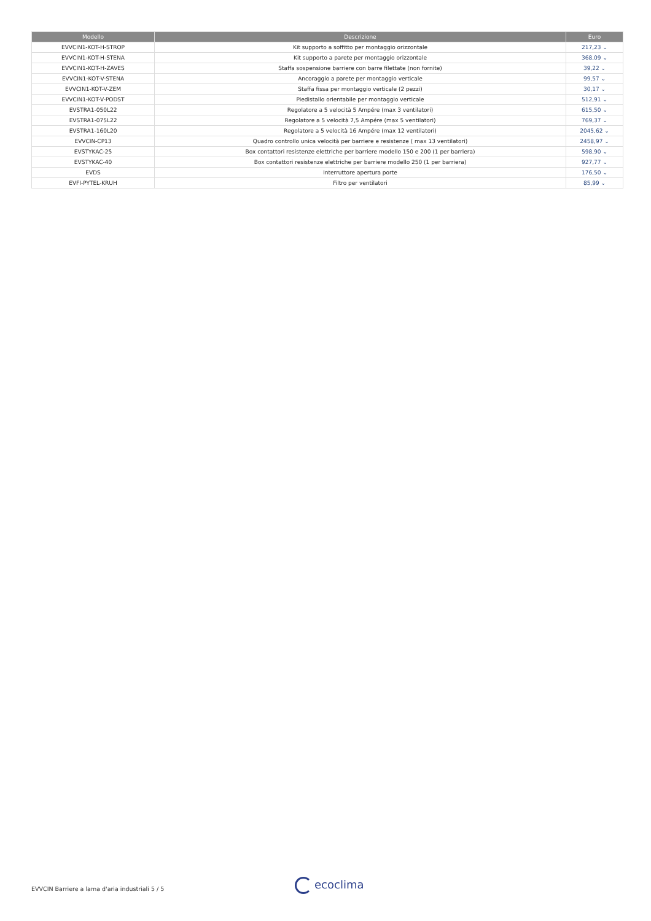| Modello | Descrizione | Euro |
| --- | --- | --- |
| EVVCIN1-KOT-H-STROP | Kit supporto a soffitto per montaggio orizzontale | 217,23 ⌄ |
| EVVCIN1-KOT-H-STENA | Kit supporto a parete per montaggio orizzontale | 368,09 ⌄ |
| EVVCIN1-KOT-H-ZAVES | Staffa sospensione barriere con barre filettate (non fornite) | 39,22 ⌄ |
| EVVCIN1-KOT-V-STENA | Ancoraggio a parete per montaggio verticale | 99,57 ⌄ |
| EVVCIN1-KOT-V-ZEM | Staffa fissa per montaggio verticale (2 pezzi) | 30,17 ⌄ |
| EVVCIN1-KOT-V-PODST | Piedistallo orientabile per montaggio verticale | 512,91 ⌄ |
| EVSTRA1-050L22 | Regolatore a 5 velocità 5 Ampére (max 3 ventilatori) | 615,50 ⌄ |
| EVSTRA1-075L22 | Regolatore a 5 velocità 7,5 Ampére (max 5 ventilatori) | 769,37 ⌄ |
| EVSTRA1-160L20 | Regolatore a 5 velocità 16 Ampére (max 12 ventilatori) | 2045,62 ⌄ |
| EVVCIN-CP13 | Quadro controllo unica velocità per barriere e resistenze ( max 13 ventilatori) | 2458,97 ⌄ |
| EVSTYKAC-25 | Box contattori resistenze elettriche per barriere modello 150 e 200 (1 per barriera) | 598,90 ⌄ |
| EVSTYKAC-40 | Box contattori resistenze elettriche per barriere modello 250 (1 per barriera) | 927,77 ⌄ |
| EVDS | Interruttore apertura porte | 176,50 ⌄ |
| EVFI-PYTEL-KRUH | Filtro per ventilatori | 85,99 ⌄ |
EVVCIN Barriere a lama d'aria industriali 5 / 5
ecoclima